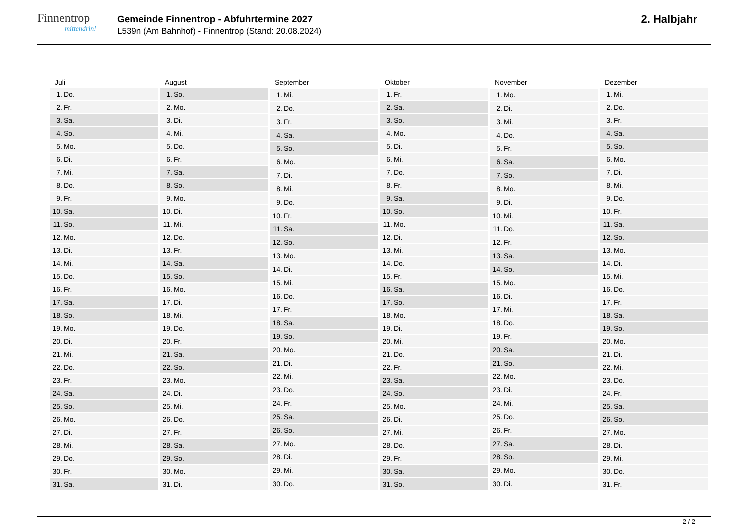Finnentrop
mittendrin!
Gemeinde Finnentrop - Abfuhrtermine 2027
L539n (Am Bahnhof) - Finnentrop (Stand: 20.08.2024)
2. Halbjahr
| Juli | |
| --- | --- |
| 1. | Do. |
| 2. | Fr. |
| 3. | Sa. |
| 4. | So. |
| 5. | Mo. |
| 6. | Di. |
| 7. | Mi. |
| 8. | Do. |
| 9. | Fr. |
| 10. | Sa. |
| 11. | So. |
| 12. | Mo. |
| 13. | Di. |
| 14. | Mi. |
| 15. | Do. |
| 16. | Fr. |
| 17. | Sa. |
| 18. | So. |
| 19. | Mo. |
| 20. | Di. |
| 21. | Mi. |
| 22. | Do. |
| 23. | Fr. |
| 24. | Sa. |
| 25. | So. |
| 26. | Mo. |
| 27. | Di. |
| 28. | Mi. |
| 29. | Do. |
| 30. | Fr. |
| 31. | Sa. |
| August | |
| --- | --- |
| 1. | So. |
| 2. | Mo. |
| 3. | Di. |
| 4. | Mi. |
| 5. | Do. |
| 6. | Fr. |
| 7. | Sa. |
| 8. | So. |
| 9. | Mo. |
| 10. | Di. |
| 11. | Mi. |
| 12. | Do. |
| 13. | Fr. |
| 14. | Sa. |
| 15. | So. |
| 16. | Mo. |
| 17. | Di. |
| 18. | Mi. |
| 19. | Do. |
| 20. | Fr. |
| 21. | Sa. |
| 22. | So. |
| 23. | Mo. |
| 24. | Di. |
| 25. | Mi. |
| 26. | Do. |
| 27. | Fr. |
| 28. | Sa. |
| 29. | So. |
| 30. | Mo. |
| 31. | Di. |
| September | |
| --- | --- |
| 1. | Mi. |
| 2. | Do. |
| 3. | Fr. |
| 4. | Sa. |
| 5. | So. |
| 6. | Mo. |
| 7. | Di. |
| 8. | Mi. |
| 9. | Do. |
| 10. | Fr. |
| 11. | Sa. |
| 12. | So. |
| 13. | Mo. |
| 14. | Di. |
| 15. | Mi. |
| 16. | Do. |
| 17. | Fr. |
| 18. | Sa. |
| 19. | So. |
| 20. | Mo. |
| 21. | Di. |
| 22. | Mi. |
| 23. | Do. |
| 24. | Fr. |
| 25. | Sa. |
| 26. | So. |
| 27. | Mo. |
| 28. | Di. |
| 29. | Mi. |
| 30. | Do. |
| Oktober | |
| --- | --- |
| 1. | Fr. |
| 2. | Sa. |
| 3. | So. |
| 4. | Mo. |
| 5. | Di. |
| 6. | Mi. |
| 7. | Do. |
| 8. | Fr. |
| 9. | Sa. |
| 10. | So. |
| 11. | Mo. |
| 12. | Di. |
| 13. | Mi. |
| 14. | Do. |
| 15. | Fr. |
| 16. | Sa. |
| 17. | So. |
| 18. | Mo. |
| 19. | Di. |
| 20. | Mi. |
| 21. | Do. |
| 22. | Fr. |
| 23. | Sa. |
| 24. | So. |
| 25. | Mo. |
| 26. | Di. |
| 27. | Mi. |
| 28. | Do. |
| 29. | Fr. |
| 30. | Sa. |
| 31. | So. |
| November | |
| --- | --- |
| 1. | Mo. |
| 2. | Di. |
| 3. | Mi. |
| 4. | Do. |
| 5. | Fr. |
| 6. | Sa. |
| 7. | So. |
| 8. | Mo. |
| 9. | Di. |
| 10. | Mi. |
| 11. | Do. |
| 12. | Fr. |
| 13. | Sa. |
| 14. | So. |
| 15. | Mo. |
| 16. | Di. |
| 17. | Mi. |
| 18. | Do. |
| 19. | Fr. |
| 20. | Sa. |
| 21. | So. |
| 22. | Mo. |
| 23. | Di. |
| 24. | Mi. |
| 25. | Do. |
| 26. | Fr. |
| 27. | Sa. |
| 28. | So. |
| 29. | Mo. |
| 30. | Di. |
| Dezember | |
| --- | --- |
| 1. | Mi. |
| 2. | Do. |
| 3. | Fr. |
| 4. | Sa. |
| 5. | So. |
| 6. | Mo. |
| 7. | Di. |
| 8. | Mi. |
| 9. | Do. |
| 10. | Fr. |
| 11. | Sa. |
| 12. | So. |
| 13. | Mo. |
| 14. | Di. |
| 15. | Mi. |
| 16. | Do. |
| 17. | Fr. |
| 18. | Sa. |
| 19. | So. |
| 20. | Mo. |
| 21. | Di. |
| 22. | Mi. |
| 23. | Do. |
| 24. | Fr. |
| 25. | Sa. |
| 26. | So. |
| 27. | Mo. |
| 28. | Di. |
| 29. | Mi. |
| 30. | Do. |
| 31. | Fr. |
2 / 2